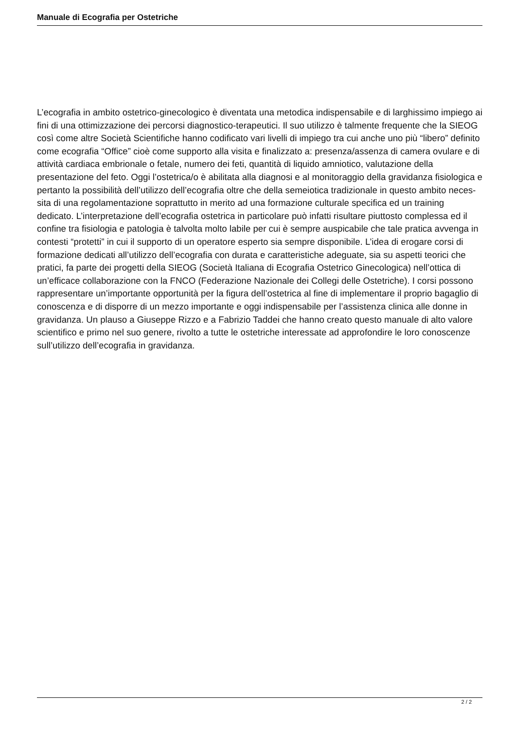Manuale di Ecografia per Ostetriche
L’ecografia in ambito ostetrico-ginecologico è diventata una metodica indispensabile e di larghissimo impiego ai fini di una ottimizzazione dei percorsi diagnostico-terapeutici. Il suo utilizzo è talmente frequente che la SIEOG così come altre Società Scientifiche hanno codificato vari livelli di impiego tra cui anche uno più “libero” definito come ecografia “Office” cioè come supporto alla visita e finalizzato a: presenza/assenza di camera ovulare e di attività cardiaca embrionale o fetale, numero dei feti, quantità di liquido amniotico, valutazione della presentazione del feto. Oggi l’ostetrica/o è abilitata alla diagnosi e al monitoraggio della gravidanza fisiologica e pertanto la possibilità dell’utilizzo dell’ecografia oltre che della semeiotica tradizionale in questo ambito neces-sita di una regolamentazione soprattutto in merito ad una formazione culturale specifica ed un training dedicato. L’interpretazione dell’ecografia ostetrica in particolare può infatti risultare piuttosto complessa ed il confine tra fisiologia e patologia è talvolta molto labile per cui è sempre auspicabile che tale pratica avvenga in contesti “protetti” in cui il supporto di un operatore esperto sia sempre disponibile. L’idea di erogare corsi di formazione dedicati all’utilizzo dell’ecografia con durata e caratteristiche adeguate, sia su aspetti teorici che pratici, fa parte dei progetti della SIEOG (Società Italiana di Ecografia Ostetrico Ginecologica) nell’ottica di un’efficace collaborazione con la FNCO (Federazione Nazionale dei Collegi delle Ostetriche). I corsi possono rappresentare un’importante opportunità per la figura dell’ostetrica al fine di implementare il proprio bagaglio di conoscenza e di disporre di un mezzo importante e oggi indispensabile per l’assistenza clinica alle donne in gravidanza. Un plauso a Giuseppe Rizzo e a Fabrizio Taddei che hanno creato questo manuale di alto valore scientifico e primo nel suo genere, rivolto a tutte le ostetriche interessate ad approfondire le loro conoscenze sull’utilizzo dell’ecografia in gravidanza.
2 / 2